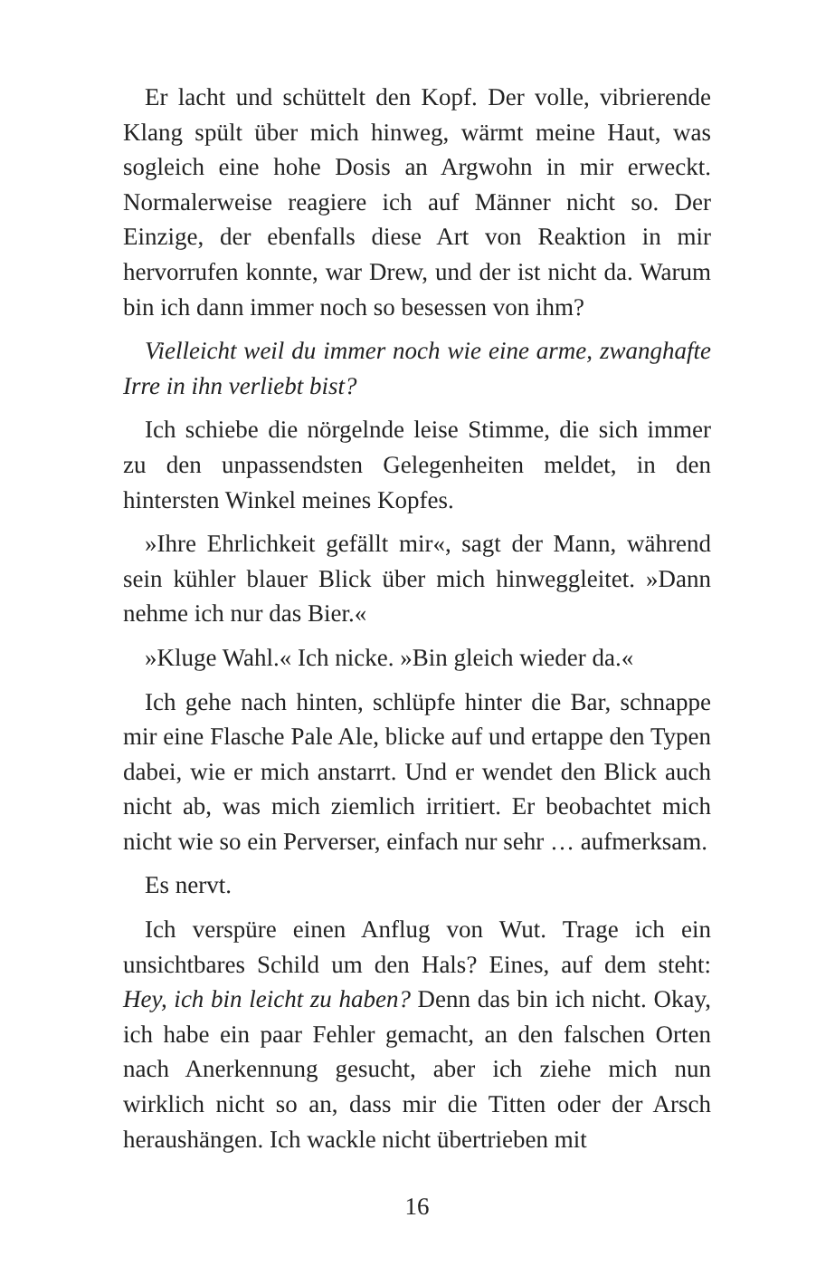Er lacht und schüttelt den Kopf. Der volle, vibrierende Klang spült über mich hinweg, wärmt meine Haut, was sogleich eine hohe Dosis an Argwohn in mir erweckt. Normalerweise reagiere ich auf Männer nicht so. Der Einzige, der ebenfalls diese Art von Reaktion in mir hervorrufen konnte, war Drew, und der ist nicht da. Warum bin ich dann immer noch so besessen von ihm?
Vielleicht weil du immer noch wie eine arme, zwanghafte Irre in ihn verliebt bist?
Ich schiebe die nörgelnde leise Stimme, die sich immer zu den unpassendsten Gelegenheiten meldet, in den hintersten Winkel meines Kopfes.
»Ihre Ehrlichkeit gefällt mir«, sagt der Mann, während sein kühler blauer Blick über mich hinweggleitet. »Dann nehme ich nur das Bier.«
»Kluge Wahl.« Ich nicke. »Bin gleich wieder da.«
Ich gehe nach hinten, schlüpfe hinter die Bar, schnappe mir eine Flasche Pale Ale, blicke auf und ertappe den Typen dabei, wie er mich anstarrt. Und er wendet den Blick auch nicht ab, was mich ziemlich irritiert. Er beobachtet mich nicht wie so ein Perverser, einfach nur sehr … aufmerksam.
Es nervt.
Ich verspüre einen Anflug von Wut. Trage ich ein unsichtbares Schild um den Hals? Eines, auf dem steht: Hey, ich bin leicht zu haben? Denn das bin ich nicht. Okay, ich habe ein paar Fehler gemacht, an den falschen Orten nach Anerkennung gesucht, aber ich ziehe mich nun wirklich nicht so an, dass mir die Titten oder der Arsch heraushängen. Ich wackle nicht übertrieben mit
16